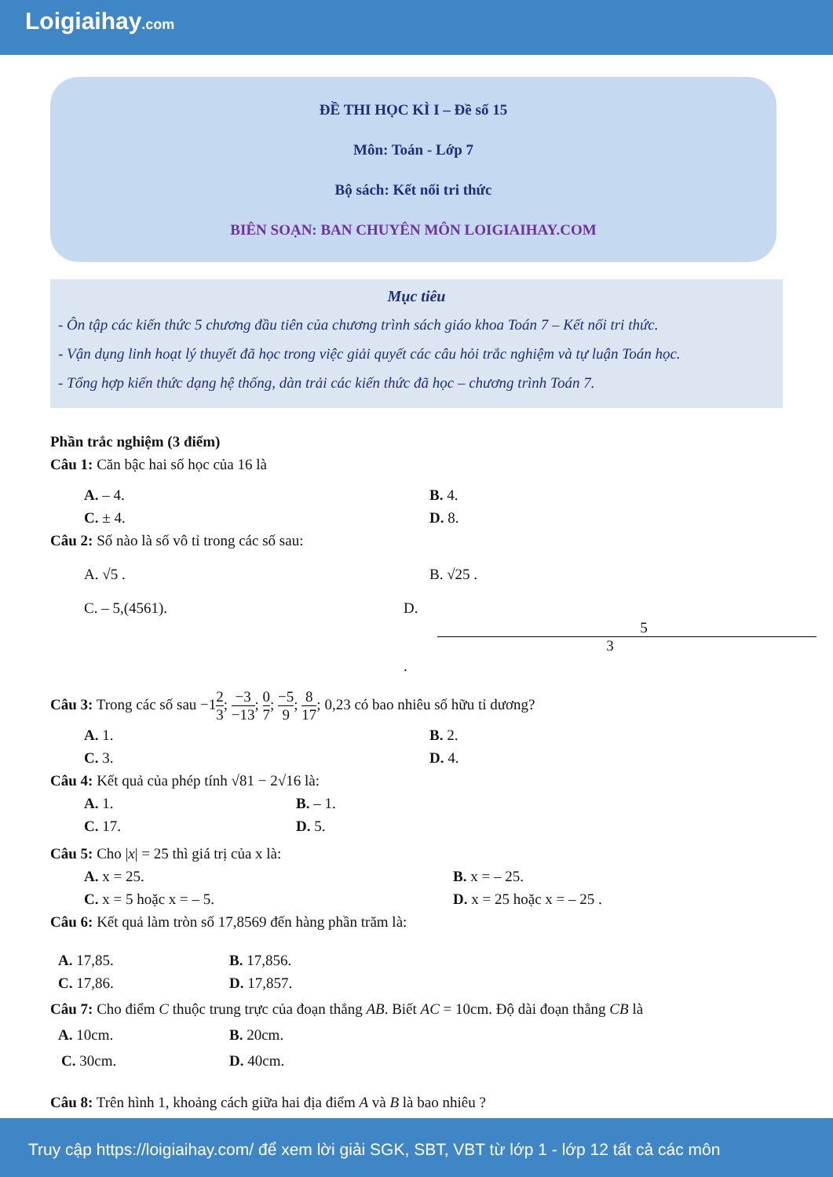Loigiaihay.com
ĐỀ THI HỌC KÌ I – Đề số 15
Môn: Toán - Lớp 7
Bộ sách: Kết nối tri thức
BIÊN SOẠN: BAN CHUYÊN MÔN LOIGIAIHAY.COM
Mục tiêu
- Ôn tập các kiến thức 5 chương đầu tiên của chương trình sách giáo khoa Toán 7 – Kết nối tri thức.
- Vận dụng linh hoạt lý thuyết đã học trong việc giải quyết các câu hỏi trắc nghiệm và tự luận Toán học.
- Tổng hợp kiến thức dạng hệ thống, dàn trải các kiến thức đã học – chương trình Toán 7.
Phần trắc nghiệm (3 điểm)
Câu 1: Căn bậc hai số học của 16 là
A. – 4. B. 4.
C. ± 4. D. 8.
Câu 2: Số nào là số vô tỉ trong các số sau:
A. √5 . B. √25 .
C. – 5,(4561). D. 5 3.
Câu 3: Trong các số sau −12 3; −3 −13; 0 7; −5 9; 8 17; 0,23 có bao nhiêu số hữu tỉ dương?
A. 1. B. 2.
C. 3. D. 4.
Câu 4: Kết quả của phép tính √81 − 2√16 là:
A. 1. B. – 1.
C. 17. D. 5.
Câu 5: Cho |x| = 25 thì giá trị của x là:
A. x = 25. B. x = – 25.
C. x = 5 hoặc x = – 5. D. x = 25 hoặc x = – 25 .
Câu 6: Kết quả làm tròn số 17,8569 đến hàng phần trăm là:
A. 17,85. B. 17,856.
C. 17,86. D. 17,857.
Câu 7: Cho điểm C thuộc trung trực của đoạn thẳng AB. Biết AC = 10cm. Độ dài đoạn thẳng CB là
A. 10cm. B. 20cm.
C. 30cm. D. 40cm.
Câu 8: Trên hình 1, khoảng cách giữa hai địa điểm A và B là bao nhiêu ?
Truy cập https://loigiaihay.com/ để xem lời giải SGK, SBT, VBT từ lớp 1 - lớp 12 tất cả các môn